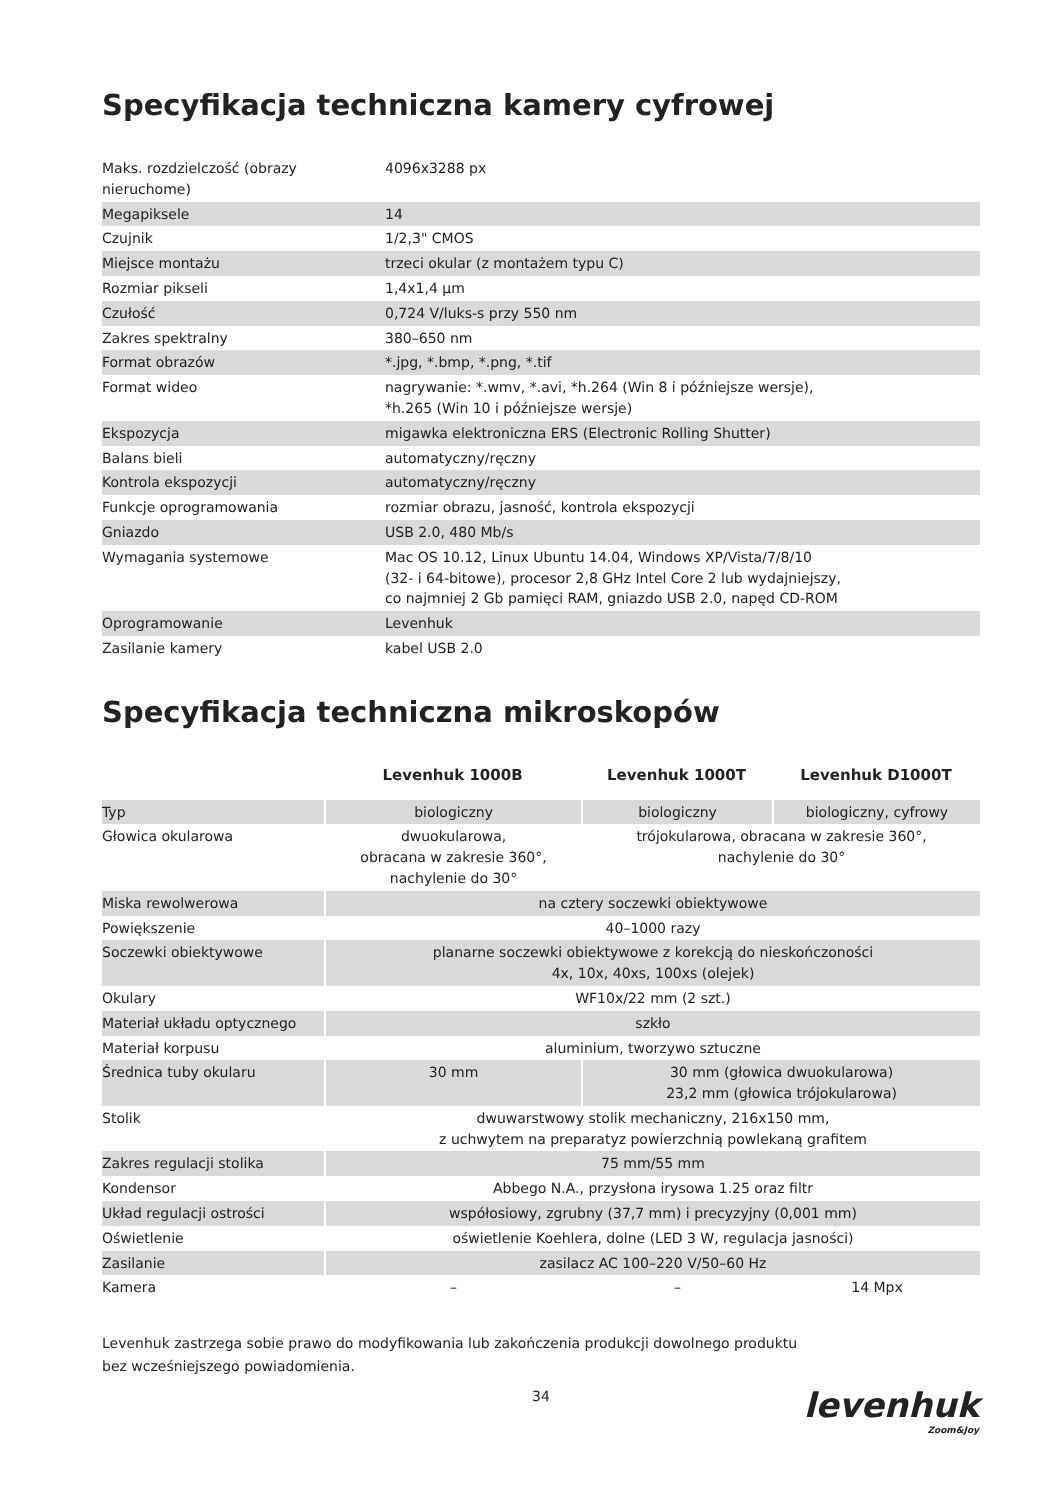Specyfikacja techniczna kamery cyfrowej
| Maks. rozdzielczość (obrazy nieruchome) | 4096x3288 px |
| Megapiksele | 14 |
| Czujnik | 1/2,3" CMOS |
| Miejsce montażu | trzeci okular (z montażem typu C) |
| Rozmiar pikseli | 1,4x1,4 μm |
| Czułość | 0,724 V/luks-s przy 550 nm |
| Zakres spektralny | 380–650 nm |
| Format obrazów | *.jpg, *.bmp, *.png, *.tif |
| Format wideo | nagrywanie: *.wmv, *.avi, *h.264 (Win 8 i późniejsze wersje), *h.265 (Win 10 i późniejsze wersje) |
| Ekspozycja | migawka elektroniczna ERS (Electronic Rolling Shutter) |
| Balans bieli | automatyczny/ręczny |
| Kontrola ekspozycji | automatyczny/ręczny |
| Funkcje oprogramowania | rozmiar obrazu, jasność, kontrola ekspozycji |
| Gniazdo | USB 2.0, 480 Mb/s |
| Wymagania systemowe | Mac OS 10.12, Linux Ubuntu 14.04, Windows XP/Vista/7/8/10 (32- i 64-bitowe), procesor 2,8 GHz Intel Core 2 lub wydajniejszy, co najmniej 2 Gb pamięci RAM, gniazdo USB 2.0, napęd CD-ROM |
| Oprogramowanie | Levenhuk |
| Zasilanie kamery | kabel USB 2.0 |
Specyfikacja techniczna mikroskopów
| | Levenhuk 1000B | Levenhuk 1000T | Levenhuk D1000T |
| --- | --- | --- | --- |
| Typ | biologiczny | biologiczny | biologiczny, cyfrowy |
| Głowica okularowa | dwuokularowa, obracana w zakresie 360°, nachylenie do 30° | trójokularowa, obracana w zakresie 360°, nachylenie do 30° | |
| Miska rewolwerowa | na cztery soczewki obiektywowe | | |
| Powiększenie | 40–1000 razy | | |
| Soczewki obiektywowe | planarne soczewki obiektywowe z korekcją do nieskończoności 4x, 10x, 40xs, 100xs (olejek) | | |
| Okulary | WF10x/22 mm (2 szt.) | | |
| Materiał układu optycznego | szkło | | |
| Materiał korpusu | aluminium, tworzywo sztuczne | | |
| Średnica tuby okularu | 30 mm | 30 mm (głowica dwuokularowa) 23,2 mm (głowica trójokularowa) | |
| Stolik | dwuwarstwowy stolik mechaniczny, 216x150 mm, z uchwytem na preparatyz powierzchnią powlekaną grafitem | | |
| Zakres regulacji stolika | 75 mm/55 mm | | |
| Kondensor | Abbego N.A., przysłona irysowa 1.25 oraz filtr | | |
| Układ regulacji ostrości | współosiowy, zgrubny (37,7 mm) i precyzyjny (0,001 mm) | | |
| Oświetlenie | oświetlenie Koehlera, dolne (LED 3 W, regulacja jasności) | | |
| Zasilanie | zasilacz AC 100–220 V/50–60 Hz | | |
| Kamera | – | – | 14 Mpx |
Levenhuk zastrzega sobie prawo do modyfikowania lub zakończenia produkcji dowolnego produktu
bez wcześniejszego powiadomienia.
34
levenhuk
Zoom&Joy